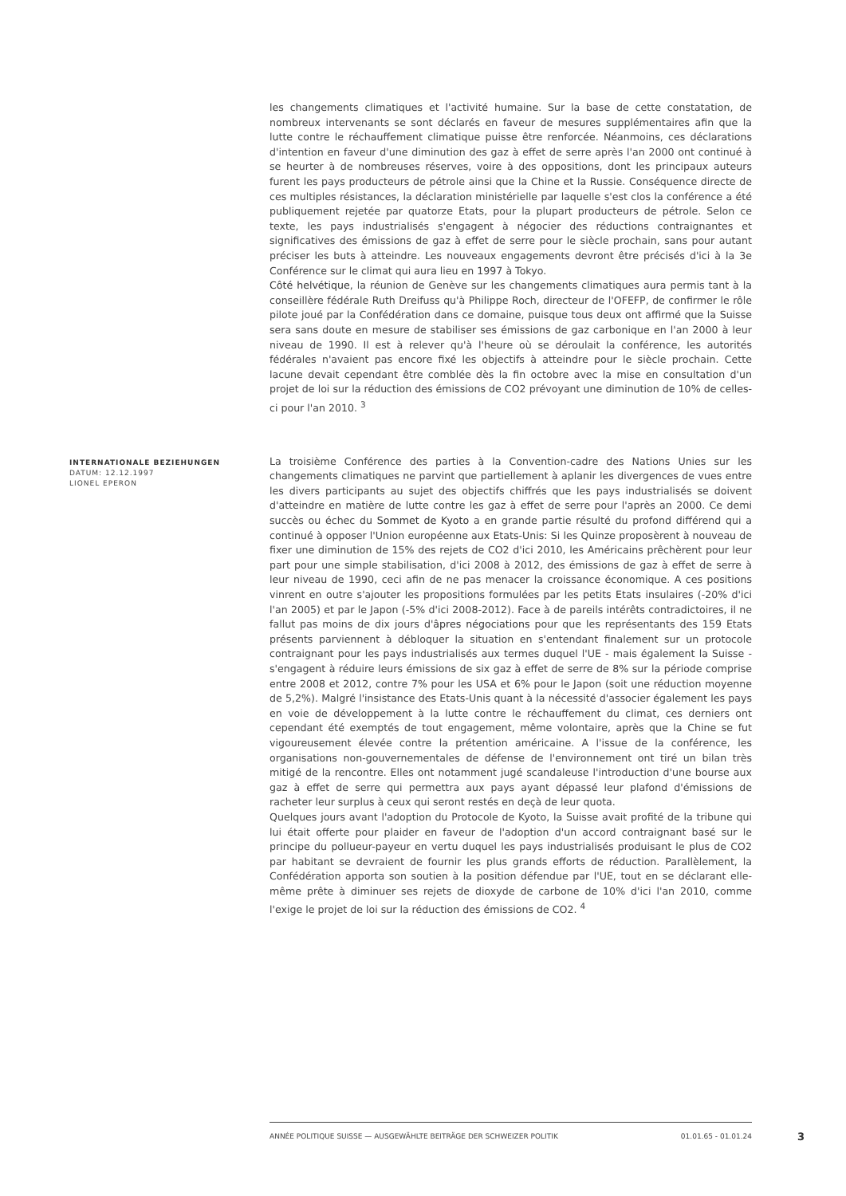les changements climatiques et l'activité humaine. Sur la base de cette constatation, de nombreux intervenants se sont déclarés en faveur de mesures supplémentaires afin que la lutte contre le réchauffement climatique puisse être renforcée. Néanmoins, ces déclarations d'intention en faveur d'une diminution des gaz à effet de serre après l'an 2000 ont continué à se heurter à de nombreuses réserves, voire à des oppositions, dont les principaux auteurs furent les pays producteurs de pétrole ainsi que la Chine et la Russie. Conséquence directe de ces multiples résistances, la déclaration ministérielle par laquelle s'est clos la conférence a été publiquement rejetée par quatorze Etats, pour la plupart producteurs de pétrole. Selon ce texte, les pays industrialisés s'engagent à négocier des réductions contraignantes et significatives des émissions de gaz à effet de serre pour le siècle prochain, sans pour autant préciser les buts à atteindre. Les nouveaux engagements devront être précisés d'ici à la 3e Conférence sur le climat qui aura lieu en 1997 à Tokyo.
Côté helvétique, la réunion de Genève sur les changements climatiques aura permis tant à la conseillère fédérale Ruth Dreifuss qu'à Philippe Roch, directeur de l'OFEFP, de confirmer le rôle pilote joué par la Confédération dans ce domaine, puisque tous deux ont affirmé que la Suisse sera sans doute en mesure de stabiliser ses émissions de gaz carbonique en l'an 2000 à leur niveau de 1990. Il est à relever qu'à l'heure où se déroulait la conférence, les autorités fédérales n'avaient pas encore fixé les objectifs à atteindre pour le siècle prochain. Cette lacune devait cependant être comblée dès la fin octobre avec la mise en consultation d'un projet de loi sur la réduction des émissions de CO2 prévoyant une diminution de 10% de celles-ci pour l'an 2010. <sup>3</sup>
INTERNATIONALE BEZIEHUNGEN
DATUM: 12.12.1997
LIONEL EPERON
La troisième Conférence des parties à la Convention-cadre des Nations Unies sur les changements climatiques ne parvint que partiellement à aplanir les divergences de vues entre les divers participants au sujet des objectifs chiffrés que les pays industrialisés se doivent d'atteindre en matière de lutte contre les gaz à effet de serre pour l'après an 2000. Ce demi succès ou échec du Sommet de Kyoto a en grande partie résulté du profond différend qui a continué à opposer l'Union européenne aux Etats-Unis: Si les Quinze proposèrent à nouveau de fixer une diminution de 15% des rejets de CO2 d'ici 2010, les Américains prêchèrent pour leur part pour une simple stabilisation, d'ici 2008 à 2012, des émissions de gaz à effet de serre à leur niveau de 1990, ceci afin de ne pas menacer la croissance économique. A ces positions vinrent en outre s'ajouter les propositions formulées par les petits Etats insulaires (-20% d'ici l'an 2005) et par le Japon (-5% d'ici 2008-2012). Face à de pareils intérêts contradictoires, il ne fallut pas moins de dix jours d'âpres négociations pour que les représentants des 159 Etats présents parviennent à débloquer la situation en s'entendant finalement sur un protocole contraignant pour les pays industrialisés aux termes duquel l'UE - mais également la Suisse - s'engagent à réduire leurs émissions de six gaz à effet de serre de 8% sur la période comprise entre 2008 et 2012, contre 7% pour les USA et 6% pour le Japon (soit une réduction moyenne de 5,2%). Malgré l'insistance des Etats-Unis quant à la nécessité d'associer également les pays en voie de développement à la lutte contre le réchauffement du climat, ces derniers ont cependant été exemptés de tout engagement, même volontaire, après que la Chine se fut vigoureusement élevée contre la prétention américaine. A l'issue de la conférence, les organisations non-gouvernementales de défense de l'environnement ont tiré un bilan très mitigé de la rencontre. Elles ont notamment jugé scandaleuse l'introduction d'une bourse aux gaz à effet de serre qui permettra aux pays ayant dépassé leur plafond d'émissions de racheter leur surplus à ceux qui seront restés en deçà de leur quota.
Quelques jours avant l'adoption du Protocole de Kyoto, la Suisse avait profité de la tribune qui lui était offerte pour plaider en faveur de l'adoption d'un accord contraignant basé sur le principe du pollueur-payeur en vertu duquel les pays industrialisés produisant le plus de CO2 par habitant se devraient de fournir les plus grands efforts de réduction. Parallèlement, la Confédération apporta son soutien à la position défendue par l'UE, tout en se déclarant elle-même prête à diminuer ses rejets de dioxyde de carbone de 10% d'ici l'an 2010, comme l'exige le projet de loi sur la réduction des émissions de CO2. <sup>4</sup>
ANNÉE POLITIQUE SUISSE — AUSGEWÄHLTE BEITRÄGE DER SCHWEIZER POLITIK 01.01.65 - 01.01.24
3